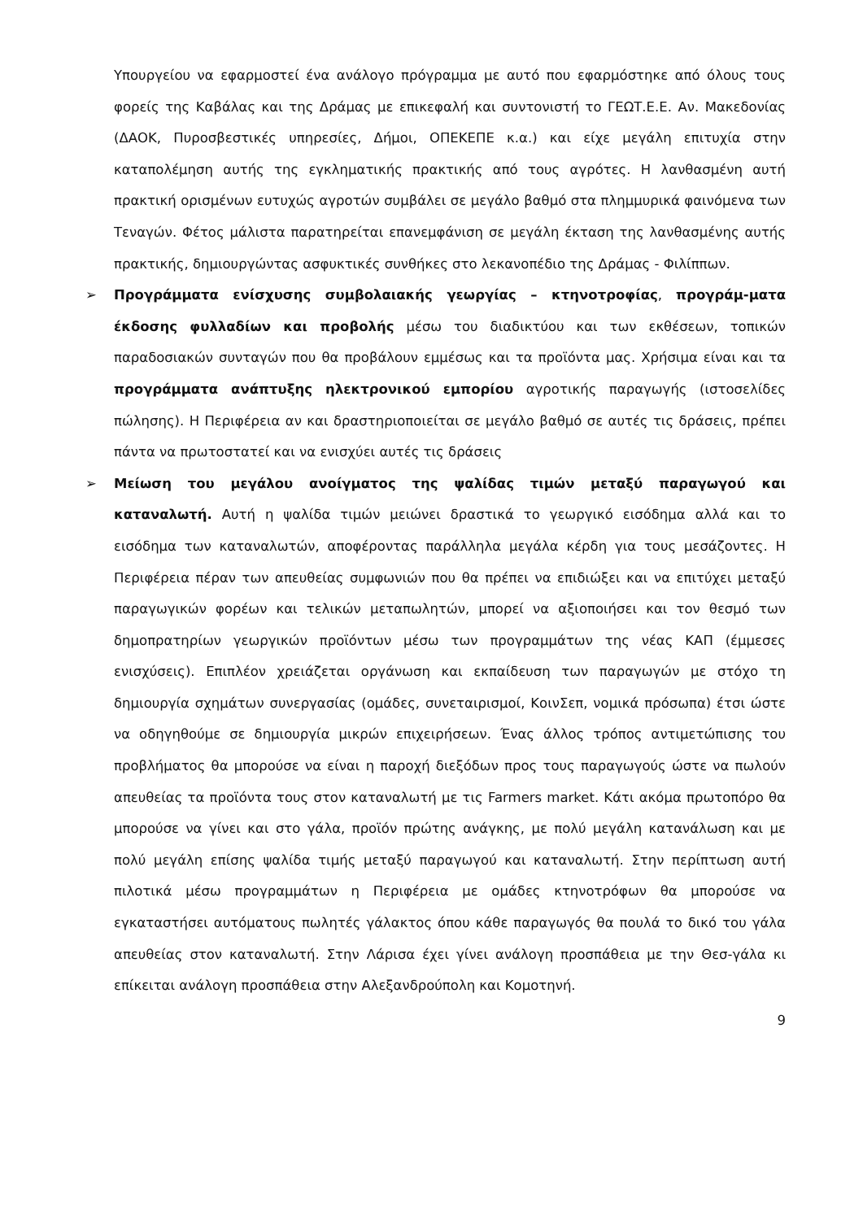Υπουργείου να εφαρμοστεί ένα ανάλογο πρόγραμμα με αυτό που εφαρμόστηκε από όλους τους φορείς της Καβάλας και της Δράμας με επικεφαλή και συντονιστή το ΓΕΩΤ.Ε.Ε. Αν. Μακεδονίας (ΔΑΟΚ, Πυροσβεστικές υπηρεσίες, Δήμοι, ΟΠΕΚΕΠΕ κ.α.) και είχε μεγάλη επιτυχία στην καταπολέμηση αυτής της εγκληματικής πρακτικής από τους αγρότες. Η λανθασμένη αυτή πρακτική ορισμένων ευτυχώς αγροτών συμβάλει σε μεγάλο βαθμό στα πλημμυρικά φαινόμενα των Τεναγών. Φέτος μάλιστα παρατηρείται επανεμφάνιση σε μεγάλη έκταση της λανθασμένης αυτής πρακτικής, δημιουργώντας ασφυκτικές συνθήκες στο λεκανοπέδιο της Δράμας - Φιλίππων.
➢ Προγράμματα ενίσχυσης συμβολαιακής γεωργίας – κτηνοτροφίας, προγράμ-ματα έκδοσης φυλλαδίων και προβολής μέσω του διαδικτύου και των εκθέσεων, τοπικών παραδοσιακών συνταγών που θα προβάλουν εμμέσως και τα προϊόντα μας. Χρήσιμα είναι και τα προγράμματα ανάπτυξης ηλεκτρονικού εμπορίου αγροτικής παραγωγής (ιστοσελίδες πώλησης). Η Περιφέρεια αν και δραστηριοποιείται σε μεγάλο βαθμό σε αυτές τις δράσεις, πρέπει πάντα να πρωτοστατεί και να ενισχύει αυτές τις δράσεις
➢ Μείωση του μεγάλου ανοίγματος της ψαλίδας τιμών μεταξύ παραγωγού και καταναλωτή. Αυτή η ψαλίδα τιμών μειώνει δραστικά το γεωργικό εισόδημα αλλά και το εισόδημα των καταναλωτών, αποφέροντας παράλληλα μεγάλα κέρδη για τους μεσάζοντες. Η Περιφέρεια πέραν των απευθείας συμφωνιών που θα πρέπει να επιδιώξει και να επιτύχει μεταξύ παραγωγικών φορέων και τελικών μεταπωλητών, μπορεί να αξιοποιήσει και τον θεσμό των δημοπρατηρίων γεωργικών προϊόντων μέσω των προγραμμάτων της νέας ΚΑΠ (έμμεσες ενισχύσεις). Επιπλέον χρειάζεται οργάνωση και εκπαίδευση των παραγωγών με στόχο τη δημιουργία σχημάτων συνεργασίας (ομάδες, συνεταιρισμοί, ΚοινΣεπ, νομικά πρόσωπα) έτσι ώστε να οδηγηθούμε σε δημιουργία μικρών επιχειρήσεων. Ένας άλλος τρόπος αντιμετώπισης του προβλήματος θα μπορούσε να είναι η παροχή διεξόδων προς τους παραγωγούς ώστε να πωλούν απευθείας τα προϊόντα τους στον καταναλωτή με τις Farmers market. Κάτι ακόμα πρωτοπόρο θα μπορούσε να γίνει και στο γάλα, προϊόν πρώτης ανάγκης, με πολύ μεγάλη κατανάλωση και με πολύ μεγάλη επίσης ψαλίδα τιμής μεταξύ παραγωγού και καταναλωτή. Στην περίπτωση αυτή πιλοτικά μέσω προγραμμάτων η Περιφέρεια με ομάδες κτηνοτρόφων θα μπορούσε να εγκαταστήσει αυτόματους πωλητές γάλακτος όπου κάθε παραγωγός θα πουλά το δικό του γάλα απευθείας στον καταναλωτή. Στην Λάρισα έχει γίνει ανάλογη προσπάθεια με την Θεσ-γάλα κι επίκειται ανάλογη προσπάθεια στην Αλεξανδρούπολη και Κομοτηνή.
9